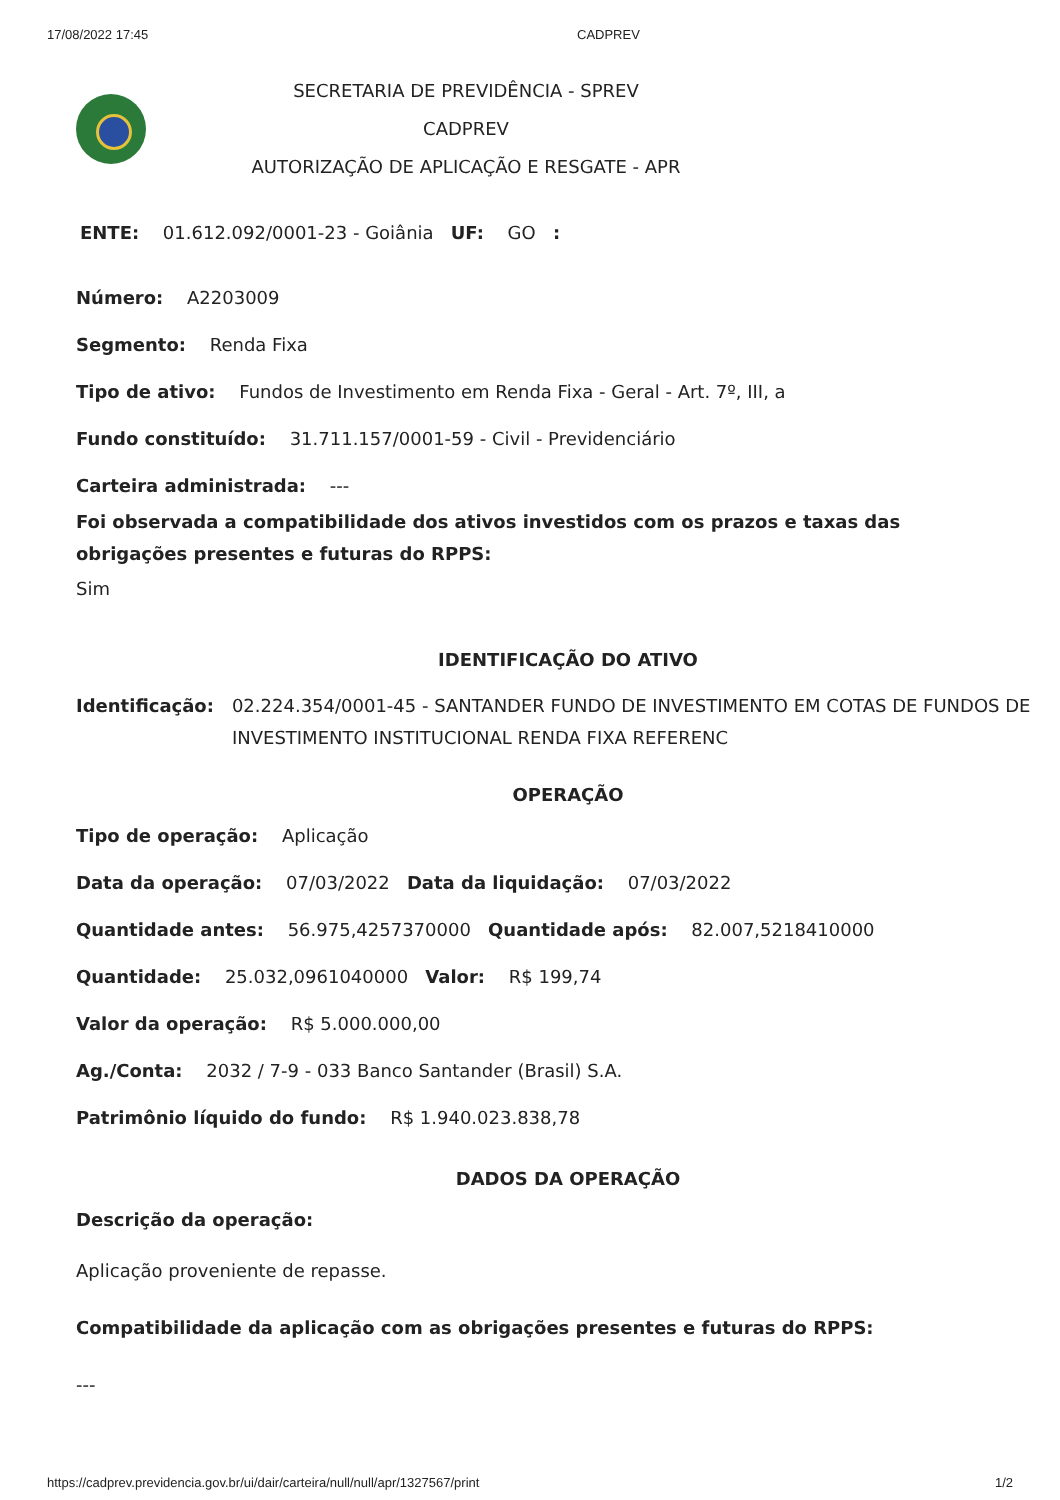17/08/2022 17:45 CADPREV
SECRETARIA DE PREVIDÊNCIA - SPREV
CADPREV
AUTORIZAÇÃO DE APLICAÇÃO E RESGATE - APR
ENTE: 01.612.092/0001-23 - Goiânia UF: GO :
Número: A2203009
Segmento: Renda Fixa
Tipo de ativo: Fundos de Investimento em Renda Fixa - Geral - Art. 7º, III, a
Fundo constituído: 31.711.157/0001-59 - Civil - Previdenciário
Carteira administrada: ---
Foi observada a compatibilidade dos ativos investidos com os prazos e taxas das obrigações presentes e futuras do RPPS:
Sim
IDENTIFICAÇÃO DO ATIVO
Identificação: 02.224.354/0001-45 - SANTANDER FUNDO DE INVESTIMENTO EM COTAS DE FUNDOS DE INVESTIMENTO INSTITUCIONAL RENDA FIXA REFERENC
OPERAÇÃO
Tipo de operação: Aplicação
Data da operação: 07/03/2022 Data da liquidação: 07/03/2022
Quantidade antes: 56.975,4257370000 Quantidade após: 82.007,5218410000
Quantidade: 25.032,0961040000 Valor: R$ 199,74
Valor da operação: R$ 5.000.000,00
Ag./Conta: 2032 / 7-9 - 033 Banco Santander (Brasil) S.A.
Patrimônio líquido do fundo: R$ 1.940.023.838,78
DADOS DA OPERAÇÃO
Descrição da operação:
Aplicação proveniente de repasse.
Compatibilidade da aplicação com as obrigações presentes e futuras do RPPS:
---
https://cadprev.previdencia.gov.br/ui/dair/carteira/null/null/apr/1327567/print 1/2